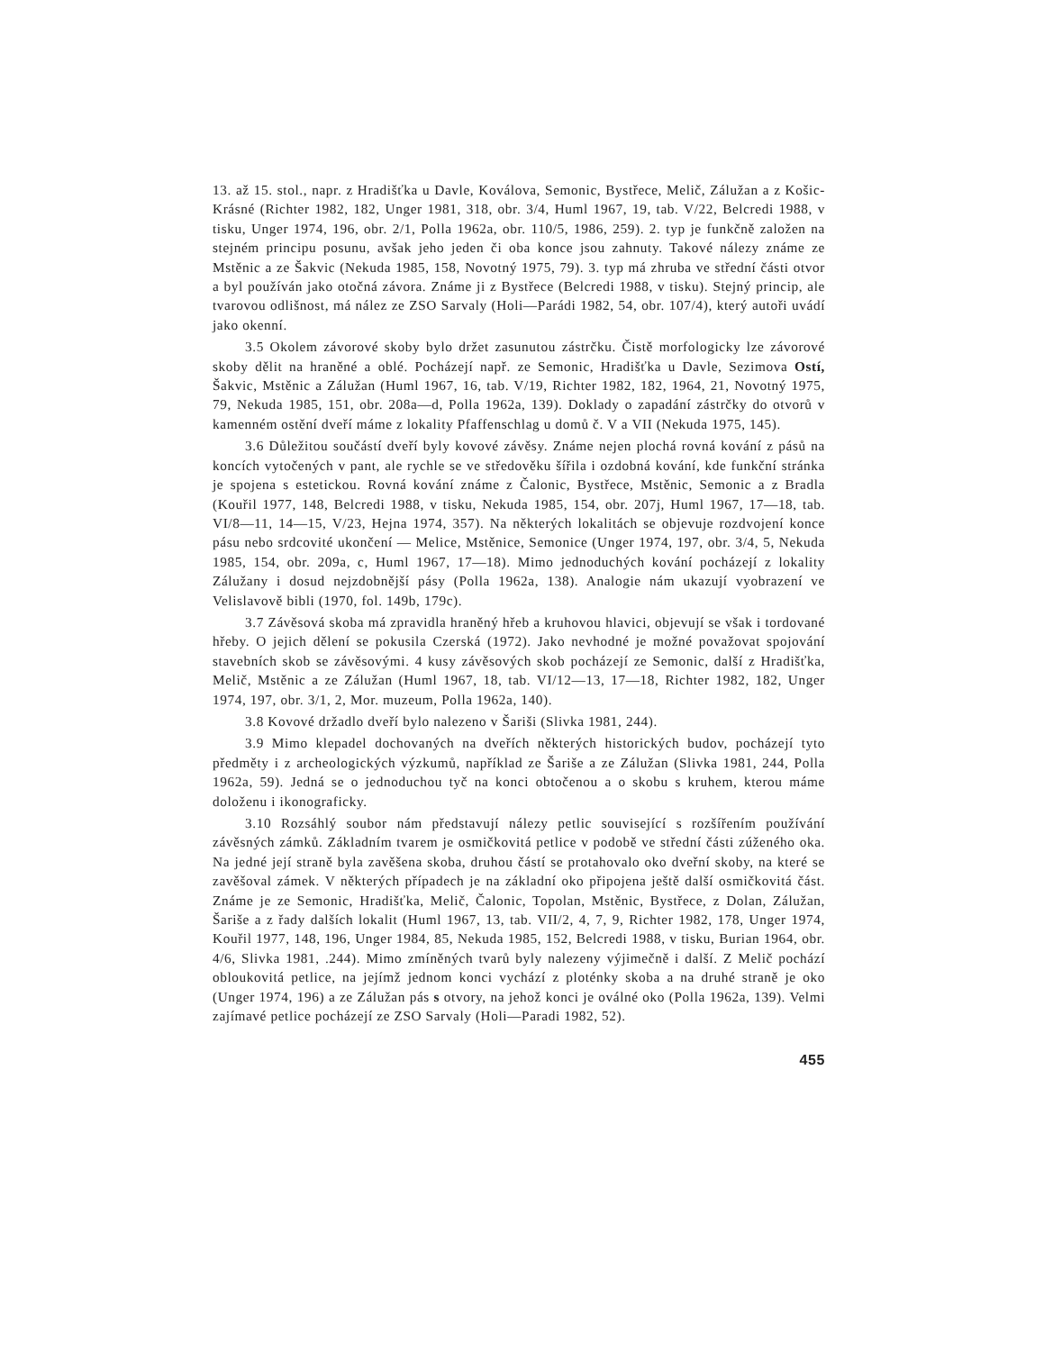13. až 15. stol., napr. z Hradišťka u Davle, Koválova, Semonic, Bystřece, Melič, Zálužan a z Košic-Krásné (Richter 1982, 182, Unger 1981, 318, obr. 3/4, Huml 1967, 19, tab. V/22, Belcredi 1988, v tisku, Unger 1974, 196, obr. 2/1, Polla 1962a, obr. 110/5, 1986, 259). 2. typ je funkčně založen na stejném principu posunu, avšak jeho jeden či oba konce jsou zahnuty. Takové nálezy známe ze Mstěnic a ze Šakvic (Nekuda 1985, 158, Novotný 1975, 79). 3. typ má zhruba ve střední části otvor a byl používán jako otočná závora. Známe ji z Bystřece (Belcredi 1988, v tisku). Stejný princip, ale tvarovou odlišnost, má nález ze ZSO Sarvaly (Holi—Parádi 1982, 54, obr. 107/4), který autoři uvádí jako okenní.
3.5 Okolem závorové skoby bylo držet zasunutou zástrčku. Čistě morfologicky lze závorové skoby dělit na hraněné a oblé. Pocházejí např. ze Semonic, Hradišťka u Davle, Sezimova Ostí, Šakvic, Mstěnic a Zálužan (Huml 1967, 16, tab. V/19, Richter 1982, 182, 1964, 21, Novotný 1975, 79, Nekuda 1985, 151, obr. 208a—d, Polla 1962a, 139). Doklady o zapadání zástrčky do otvorů v kamenném ostění dveří máme z lokality Pfaffenschlag u domů č. V a VII (Nekuda 1975, 145).
3.6 Důležitou součástí dveří byly kovové závěsy. Známe nejen plochá rovná kování z pásů na koncích vytočených v pant, ale rychle se ve středověku šířila i ozdobná kování, kde funkční stránka je spojena s estetickou. Rovná kování známe z Čalonic, Bystřece, Mstěnic, Semonic a z Bradla (Kouřil 1977, 148, Belcredi 1988, v tisku, Nekuda 1985, 154, obr. 207j, Huml 1967, 17—18, tab. VI/8—11, 14—15, V/23, Hejna 1974, 357). Na některých lokalitách se objevuje rozdvojení konce pásu nebo srdcovité ukončení — Melice, Mstěnice, Semonice (Unger 1974, 197, obr. 3/4, 5, Nekuda 1985, 154, obr. 209a, c, Huml 1967, 17—18). Mimo jednoduchých kování pocházejí z lokality Zálužany i dosud nejzdobnější pásy (Polla 1962a, 138). Analogie nám ukazují vyobrazení ve Velislavově bibli (1970, fol. 149b, 179c).
3.7 Závěsová skoba má zpravidla hraněný hřeb a kruhovou hlavici, objevují se však i tordované hřeby. O jejich dělení se pokusila Czerská (1972). Jako nevhodné je možné považovat spojování stavebních skob se závěsovými. 4 kusy závěsových skob pocházejí ze Semonic, další z Hradišťka, Melič, Mstěnic a ze Zálužan (Huml 1967, 18, tab. VI/12—13, 17—18, Richter 1982, 182, Unger 1974, 197, obr. 3/1, 2, Mor. muzeum, Polla 1962a, 140).
3.8 Kovové držadlo dveří bylo nalezeno v Šariši (Slivka 1981, 244).
3.9 Mimo klepadel dochovaných na dveřích některých historických budov, pocházejí tyto předměty i z archeologických výzkumů, například ze Šariše a ze Zálužan (Slivka 1981, 244, Polla 1962a, 59). Jedná se o jednoduchou tyč na konci obtočenou a o skobu s kruhem, kterou máme doloženu i ikonograficky.
3.10 Rozsáhlý soubor nám představují nálezy petlic související s rozšířením používání závěsných zámků. Základním tvarem je osmičkovitá petlice v podobě ve střední části zúženého oka. Na jedné její straně byla zavěšena skoba, druhou částí se protahovalo oko dveřní skoby, na které se zavěšoval zámek. V některých případech je na základní oko připojena ještě další osmičkovitá část. Známe je ze Semonic, Hradišťka, Melič, Čalonic, Topolan, Mstěnic, Bystřece, z Dolan, Zálužan, Šariše a z řady dalších lokalit (Huml 1967, 13, tab. VII/2, 4, 7, 9, Richter 1982, 178, Unger 1974, Kouřil 1977, 148, 196, Unger 1984, 85, Nekuda 1985, 152, Belcredi 1988, v tisku, Burian 1964, obr. 4/6, Slivka 1981, .244). Mimo zmíněných tvarů byly nalezeny výjimečně i další. Z Melič pochází obloukovitá petlice, na jejímž jednom konci vychází z ploténky skoba a na druhé straně je oko (Unger 1974, 196) a ze Zálužan pás s otvory, na jehož konci je oválné oko (Polla 1962a, 139). Velmi zajímavé petlice pocházejí ze ZSO Sarvaly (Holi—Paradi 1982, 52).
455